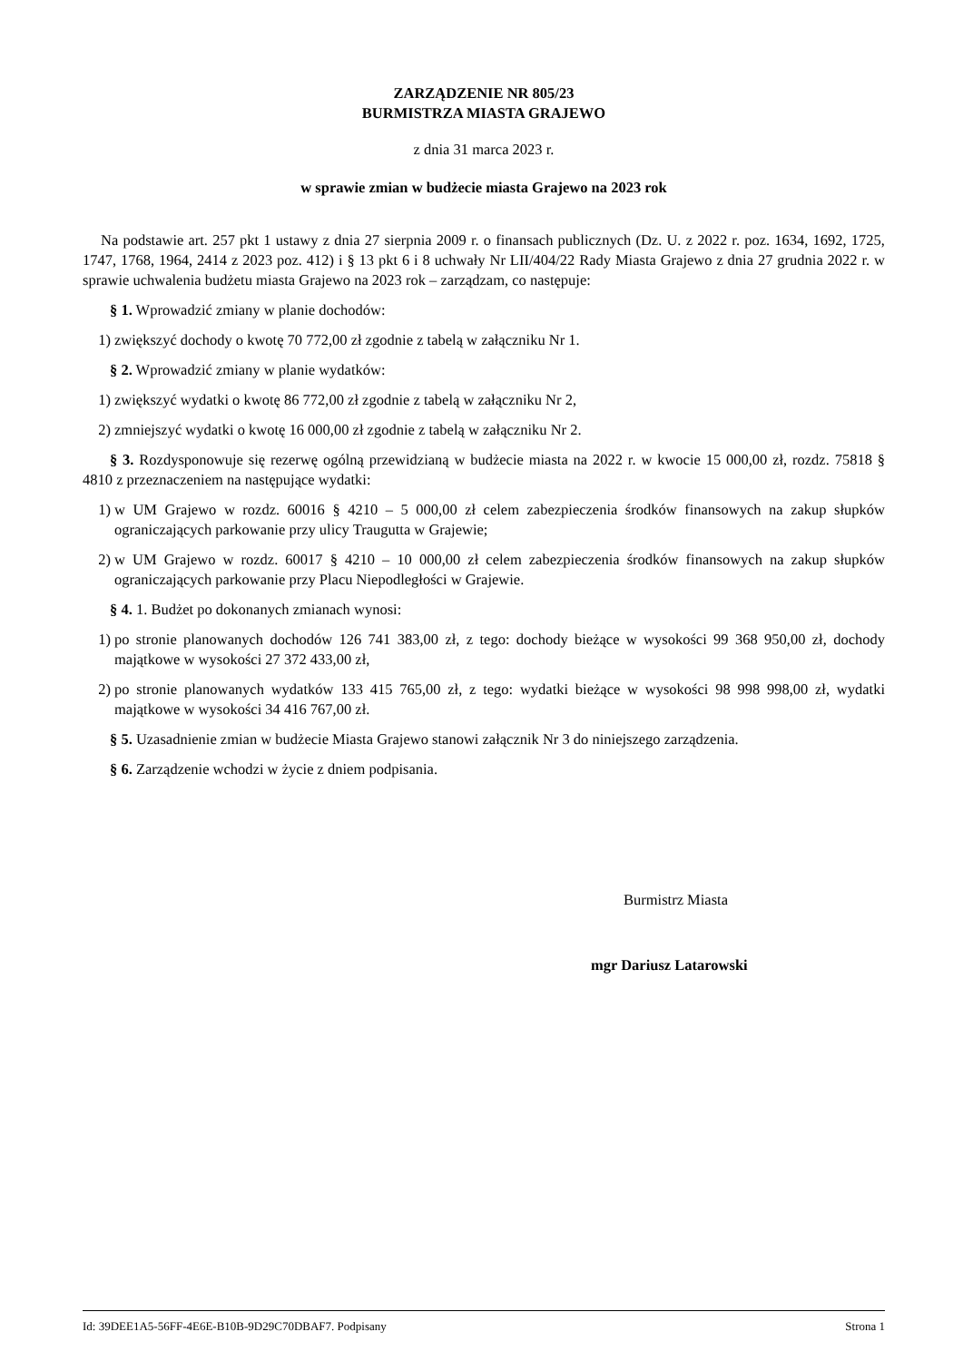ZARZĄDZENIE NR 805/23
BURMISTRZA MIASTA GRAJEWO
z dnia 31 marca 2023 r.
w sprawie zmian w budżecie miasta Grajewo na 2023 rok
Na podstawie art. 257 pkt 1 ustawy z dnia 27 sierpnia 2009 r. o finansach publicznych (Dz. U. z 2022 r. poz. 1634, 1692, 1725, 1747, 1768, 1964, 2414 z 2023 poz. 412) i § 13 pkt 6 i 8 uchwały Nr LII/404/22 Rady Miasta Grajewo z dnia 27 grudnia 2022 r. w sprawie uchwalenia budżetu miasta Grajewo na 2023 rok – zarządzam, co następuje:
§ 1. Wprowadzić zmiany w planie dochodów:
1) zwiększyć dochody o kwotę 70 772,00 zł zgodnie z tabelą w załączniku Nr 1.
§ 2. Wprowadzić zmiany w planie wydatków:
1) zwiększyć wydatki o kwotę 86 772,00 zł zgodnie z tabelą w załączniku Nr 2,
2) zmniejszyć wydatki o kwotę 16 000,00 zł zgodnie z tabelą w załączniku Nr 2.
§ 3. Rozdysponowuje się rezerwę ogólną przewidzianą w budżecie miasta na 2022 r. w kwocie 15 000,00 zł, rozdz. 75818 § 4810 z przeznaczeniem na następujące wydatki:
1) w UM Grajewo w rozdz. 60016 § 4210 – 5 000,00 zł celem zabezpieczenia środków finansowych na zakup słupków ograniczających parkowanie przy ulicy Traugutta w Grajewie;
2) w UM Grajewo w rozdz. 60017 § 4210 – 10 000,00 zł celem zabezpieczenia środków finansowych na zakup słupków ograniczających parkowanie przy Placu Niepodległości w Grajewie.
§ 4. 1. Budżet po dokonanych zmianach wynosi:
1) po stronie planowanych dochodów 126 741 383,00 zł, z tego: dochody bieżące w wysokości 99 368 950,00 zł, dochody majątkowe w wysokości 27 372 433,00 zł,
2) po stronie planowanych wydatków 133 415 765,00 zł, z tego: wydatki bieżące w wysokości 98 998 998,00 zł, wydatki majątkowe w wysokości 34 416 767,00 zł.
§ 5. Uzasadnienie zmian w budżecie Miasta Grajewo stanowi załącznik Nr 3 do niniejszego zarządzenia.
§ 6. Zarządzenie wchodzi w życie z dniem podpisania.
Burmistrz Miasta
mgr Dariusz Latarowski
Id: 39DEE1A5-56FF-4E6E-B10B-9D29C70DBAF7. Podpisany Strona 1